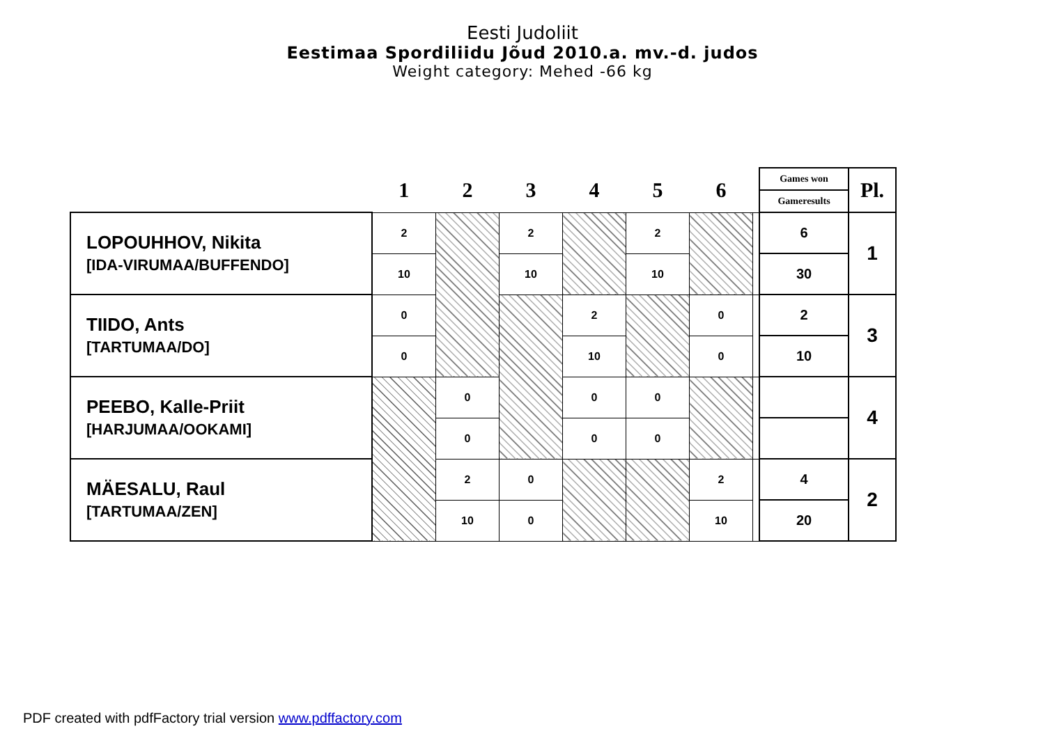Eesti Judoliit
Eestimaa Spordiliidu Jõud 2010.a. mv.-d. judos
Weight category: Mehed -66 kg
| | 1 | 2 | 3 | 4 | 5 | 6 | | Games won | Pl. |
| | | | | | | | | Gameresults | |
| LOPOUHHOV, Nikita [IDA-VIRUMAA/BUFFENDO] | 2 | | 2 | | 2 | | | 6 | 1 |
| | 10 | | 10 | | 10 | | | 30 | |
| TIIDO, Ants [TARTUMAA/DO] | 0 | | | 2 | | 0 | | 2 | 3 |
| | 0 | | | 10 | | 0 | | 10 | |
| PEEBO, Kalle-Priit [HARJUMAA/OOKAMI] | | 0 | | 0 | 0 | | | | 4 |
| | | 0 | | 0 | 0 | | | | |
| MÄESALU, Raul [TARTUMAA/ZEN] | | 2 | 0 | | | 2 | | 4 | 2 |
| | | 10 | 0 | | | 10 | | 20 | |
PDF created with pdfFactory trial version www.pdffactory.com